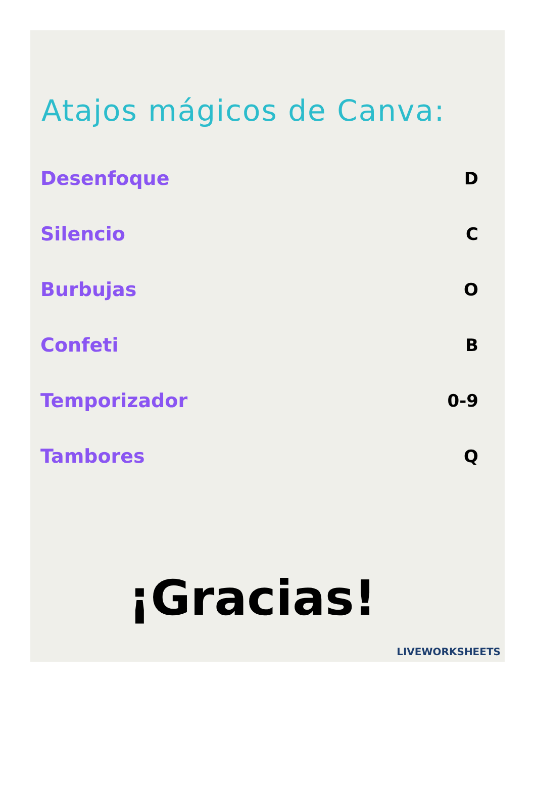Atajos mágicos de Canva:
Desenfoque D
Silencio C
Burbujas O
Confeti B
Temporizador 0-9
Tambores Q
¡Gracias!
LIVEWORKSHEETS